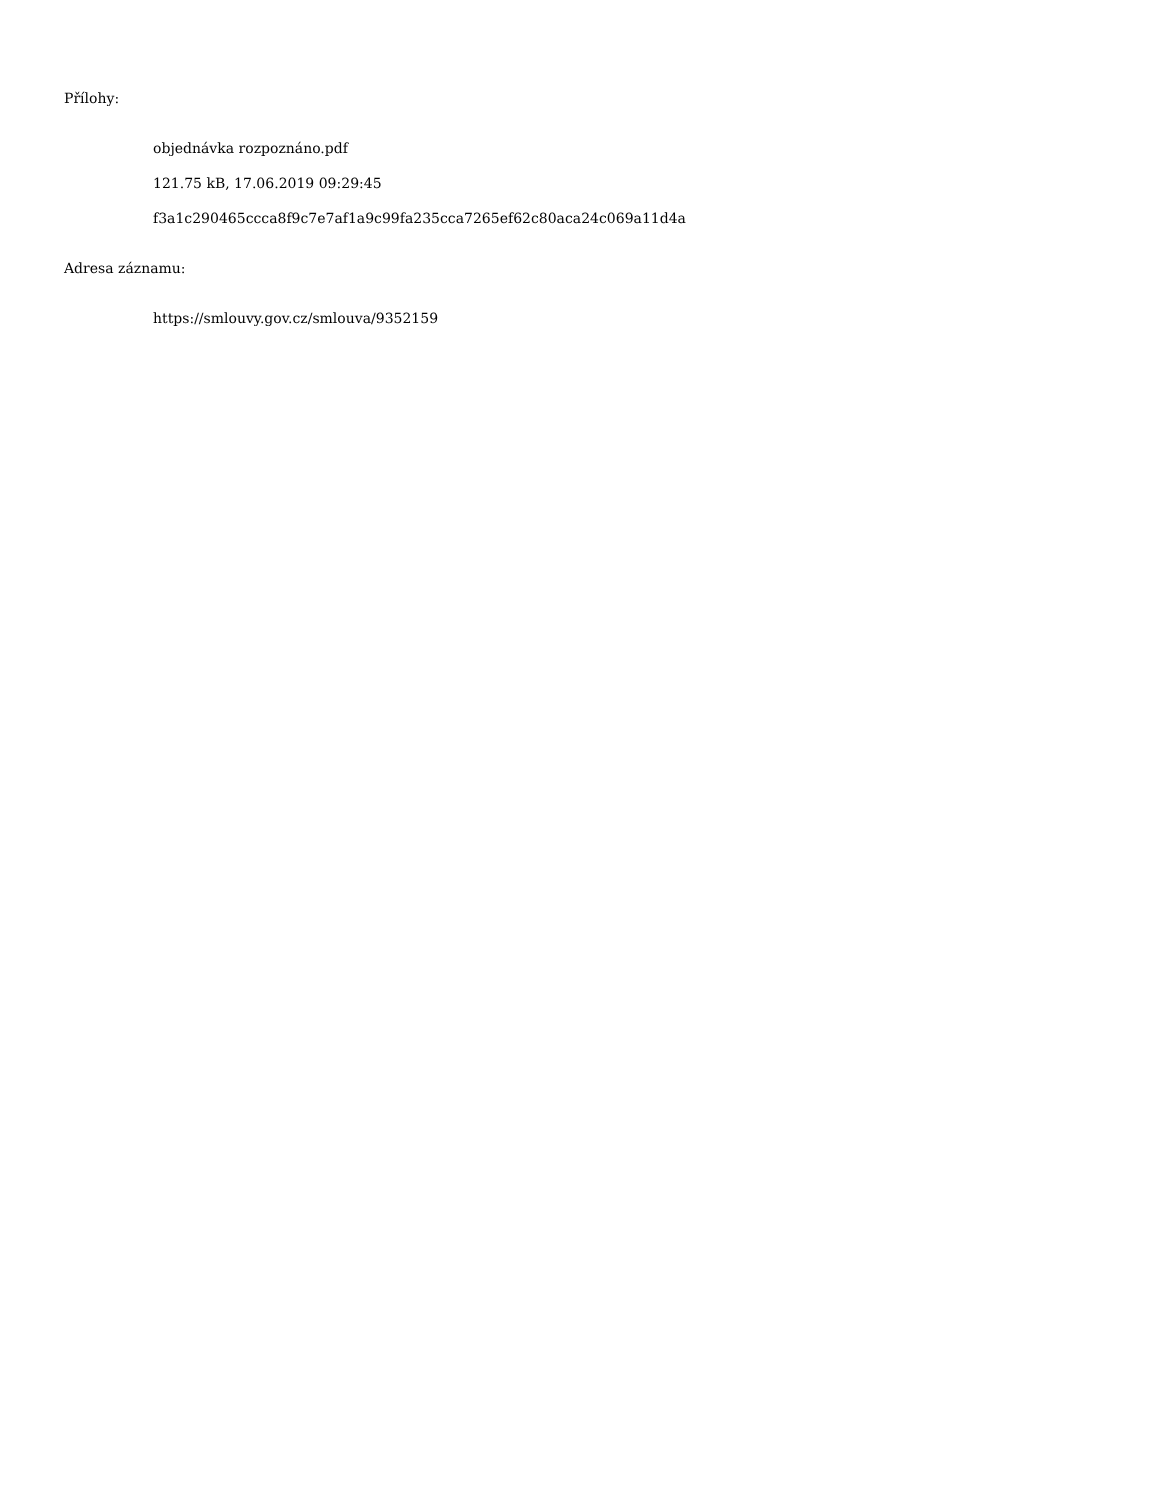Přílohy:
objednávka rozpoznáno.pdf
121.75 kB, 17.06.2019 09:29:45
f3a1c290465ccca8f9c7e7af1a9c99fa235cca7265ef62c80aca24c069a11d4a
Adresa záznamu:
https://smlouvy.gov.cz/smlouva/9352159